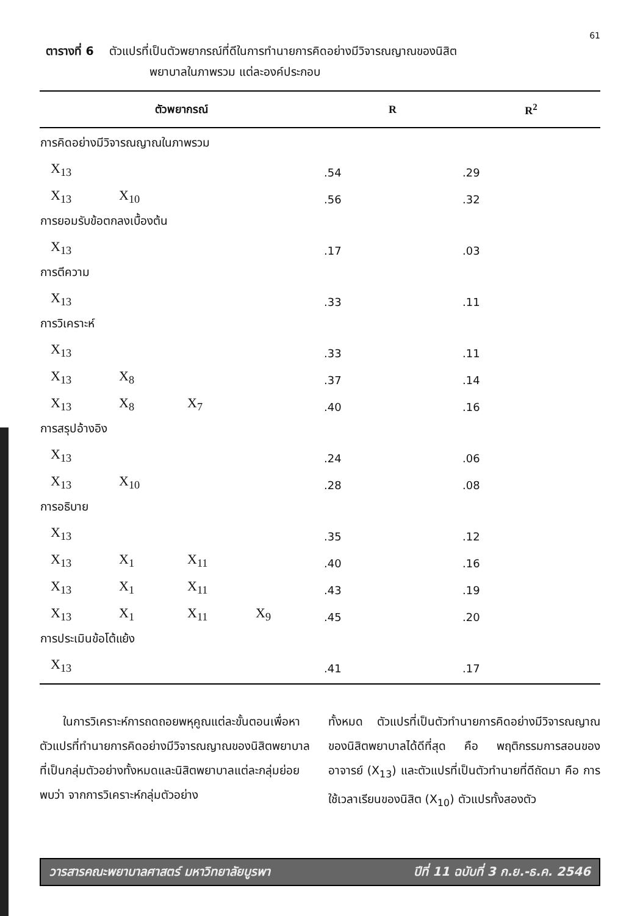61
ตารางที่ 6 ตัวแปรที่เป็นตัวพยากรณ์ที่ดีในการทำนายการคิดอย่างมีวิจารณญาณของนิสิต
พยาบาลในภาพรวม แต่ละองค์ประกอบ
| ตัวพยากรณ์ | | | | | R | R<sup>2</sup> |
| --- | --- | --- | --- | --- | --- | --- |
| การคิดอย่างมีวิจารณญาณในภาพรวม | | | | | | |
| | X<sub>13</sub> | | | | .54 | .29 |
| | X<sub>13</sub> | X<sub>10</sub> | | | .56 | .32 |
| การยอมรับข้อตกลงเบื้องต้น | | | | | | |
| | X<sub>13</sub> | | | | .17 | .03 |
| การตีความ | | | | | | |
| | X<sub>13</sub> | | | | .33 | .11 |
| การวิเคราะห์ | | | | | | |
| | X<sub>13</sub> | | | | .33 | .11 |
| | X<sub>13</sub> | X<sub>8</sub> | | | .37 | .14 |
| | X<sub>13</sub> | X<sub>8</sub> | X<sub>7</sub> | | .40 | .16 |
| การสรุปอ้างอิง | | | | | | |
| | X<sub>13</sub> | | | | .24 | .06 |
| | X<sub>13</sub> | X<sub>10</sub> | | | .28 | .08 |
| การอธิบาย | | | | | | |
| | X<sub>13</sub> | | | | .35 | .12 |
| | X<sub>13</sub> | X<sub>1</sub> | X<sub>11</sub> | | .40 | .16 |
| | X<sub>13</sub> | X<sub>1</sub> | X<sub>11</sub> | | .43 | .19 |
| | X<sub>13</sub> | X<sub>1</sub> | X<sub>11</sub> | X<sub>9</sub> | .45 | .20 |
| การประเมินข้อโต้แย้ง | | | | | | |
| | X<sub>13</sub> | | | | .41 | .17 |
  ในการวิเคราะห์การถดถอยพหุคูณแต่ละขั้นตอนเพื่อหาตัวแปรที่ทำนายการคิดอย่างมีวิจารณญาณของนิสิตพยาบาลที่เป็นกลุ่มตัวอย่างทั้งหมดและนิสิตพยาบาลแต่ละกลุ่มย่อย พบว่า จากการวิเคราะห์กลุ่มตัวอย่าง
ทั้งหมด ตัวแปรที่เป็นตัวทำนายการคิดอย่างมีวิจารณญาณของนิสิตพยาบาลได้ดีที่สุด คือ พฤติกรรมการสอนของอาจารย์ (X<sub>13</sub>) และตัวแปรที่เป็นตัวทำนายที่ดีถัดมา คือ การใช้เวลาเรียนของนิสิต (X<sub>10</sub>) ตัวแปรทั้งสองตัว
วารสารคณะพยาบาลศาสตร์ มหาวิทยาลัยบูรพา ปีที่ 11 ฉบับที่ 3 ก.ย.-ธ.ค. 2546